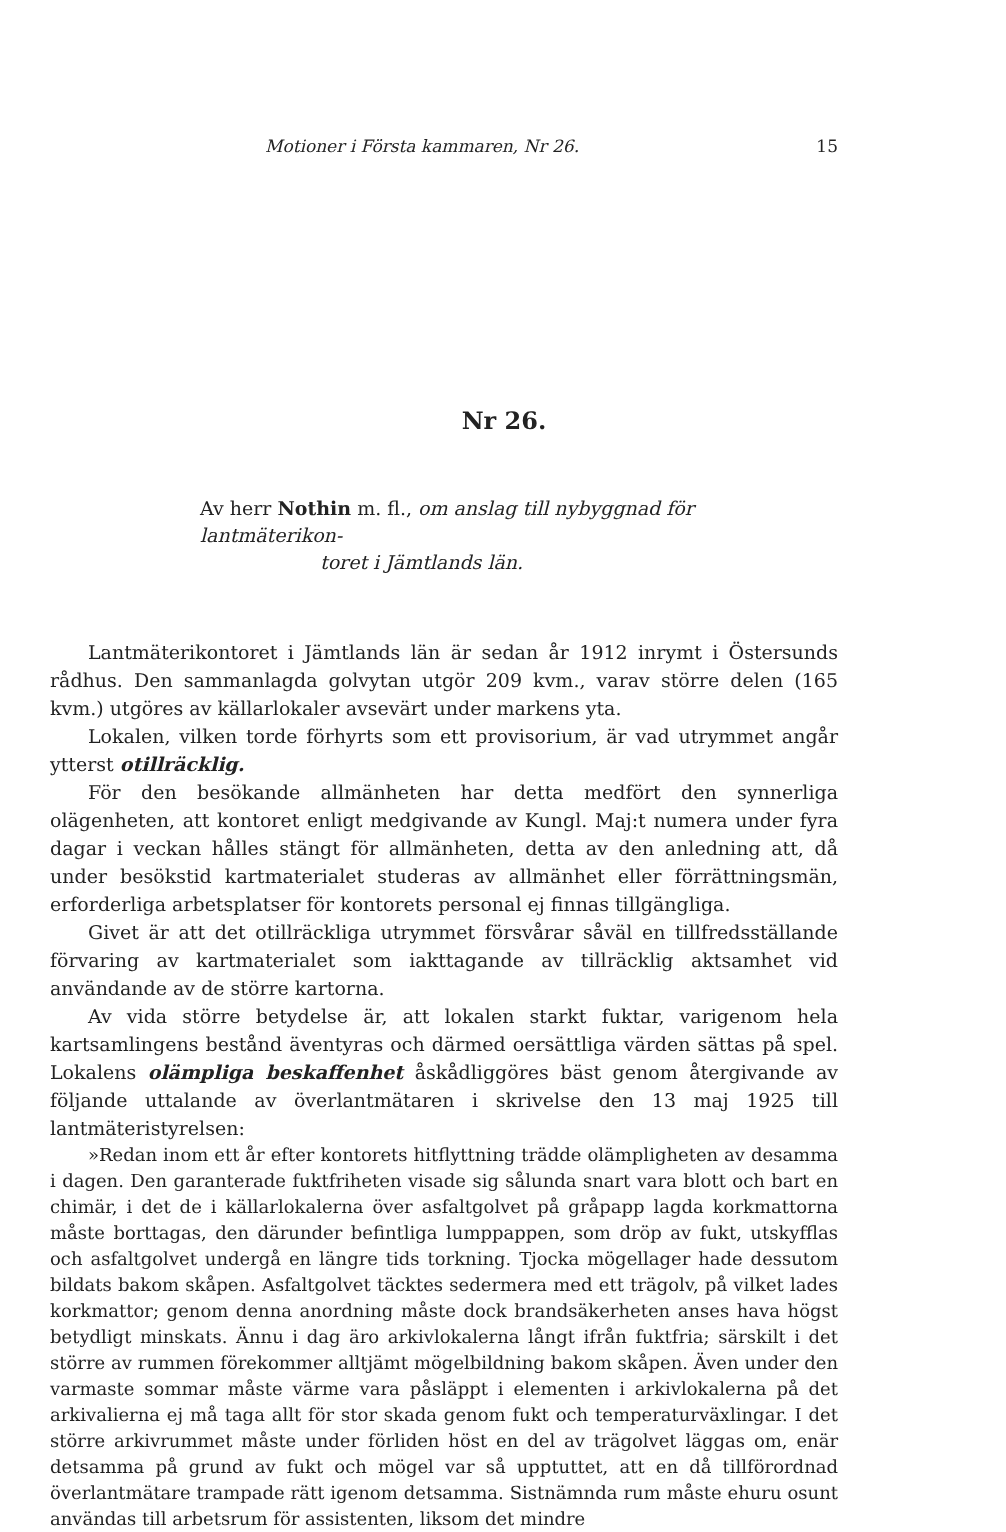Motioner i Första kammaren, Nr 26. 15
Nr 26.
Av herr Nothin m. fl., om anslag till nybyggnad för lantmäterikon-
toret i Jämtlands län.
Lantmäterikontoret i Jämtlands län är sedan år 1912 inrymt i Östersunds rådhus. Den sammanlagda golvytan utgör 209 kvm., varav större delen (165 kvm.) utgöres av källarlokaler avsevärt under markens yta.
Lokalen, vilken torde förhyrts som ett provisorium, är vad utrymmet angår ytterst otillräcklig.
För den besökande allmänheten har detta medfört den synnerliga olägenheten, att kontoret enligt medgivande av Kungl. Maj:t numera under fyra dagar i veckan hålles stängt för allmänheten, detta av den anledning att, då under besökstid kartmaterialet studeras av allmänhet eller förrättningsmän, erforderliga arbetsplatser för kontorets personal ej finnas tillgängliga.
Givet är att det otillräckliga utrymmet försvårar såväl en tillfredsställande förvaring av kartmaterialet som iakttagande av tillräcklig aktsamhet vid användande av de större kartorna.
Av vida större betydelse är, att lokalen starkt fuktar, varigenom hela kartsamlingens bestånd äventyras och därmed oersättliga värden sättas på spel. Lokalens olämpliga beskaffenhet åskådliggöres bäst genom återgivande av följande uttalande av överlantmätaren i skrivelse den 13 maj 1925 till lantmäteristyrelsen:
»Redan inom ett år efter kontorets hitflyttning trädde olämpligheten av desamma i dagen. Den garanterade fuktfriheten visade sig sålunda snart vara blott och bart en chimär, i det de i källarlokalerna över asfaltgolvet på gråpapp lagda korkmattorna måste borttagas, den därunder befintliga lumppappen, som dröp av fukt, utskyfflas och asfaltgolvet undergå en längre tids torkning. Tjocka mögellager hade dessutom bildats bakom skåpen. Asfaltgolvet täcktes sedermera med ett trägolv, på vilket lades korkmattor; genom denna anordning måste dock brandsäkerheten anses hava högst betydligt minskats. Ännu i dag äro arkivlokalerna långt ifrån fuktfria; särskilt i det större av rummen förekommer alltjämt mögelbildning bakom skåpen. Även under den varmaste sommar måste värme vara påsläppt i elementen i arkivlokalerna på det arkivalierna ej må taga allt för stor skada genom fukt och temperaturväxlingar. I det större arkivrummet måste under förliden höst en del av trägolvet läggas om, enär detsamma på grund av fukt och mögel var så upptuttet, att en då tillförordnad överlantmätare trampade rätt igenom detsamma. Sistnämnda rum måste ehuru osunt användas till arbetsrum för assistenten, liksom det mindre